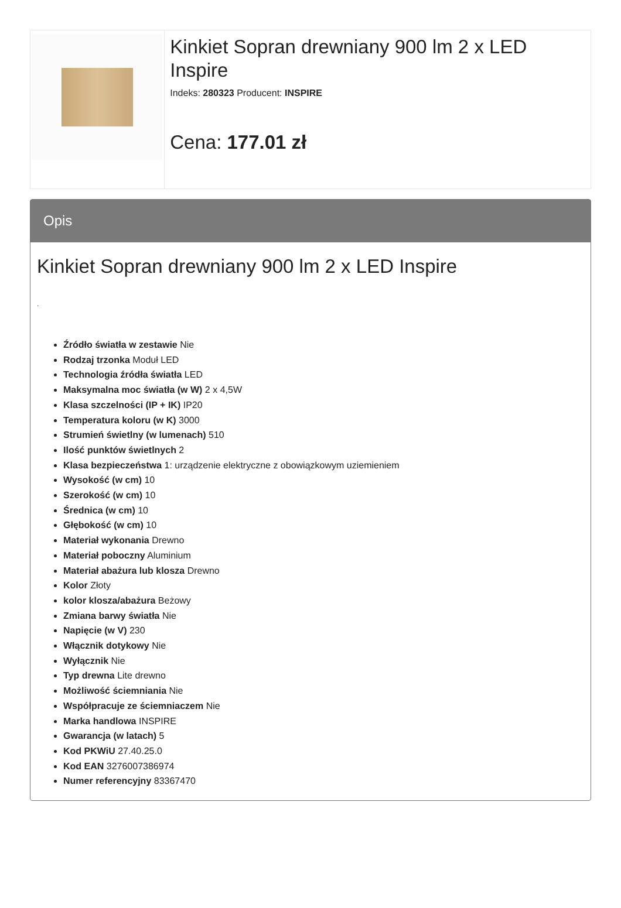Kinkiet Sopran drewniany 900 lm 2 x LED Inspire
Indeks: 280323 Producent: INSPIRE
Cena: 177.01 zł
Opis
Kinkiet Sopran drewniany 900 lm 2 x LED Inspire
.
Źródło światła w zestawie Nie
Rodzaj trzonka Moduł LED
Technologia źródła światła LED
Maksymalna moc światła (w W) 2 x 4,5W
Klasa szczelności (IP + IK) IP20
Temperatura koloru (w K) 3000
Strumień świetlny (w lumenach) 510
Ilość punktów świetlnych 2
Klasa bezpieczeństwa 1: urządzenie elektryczne z obowiązkowym uziemieniem
Wysokość (w cm) 10
Szerokość (w cm) 10
Średnica (w cm) 10
Głębokość (w cm) 10
Materiał wykonania Drewno
Materiał poboczny Aluminium
Materiał abażura lub klosza Drewno
Kolor Złoty
kolor klosza/abażura Beżowy
Zmiana barwy światła Nie
Napięcie (w V) 230
Włącznik dotykowy Nie
Wyłącznik Nie
Typ drewna Lite drewno
Możliwość ściemniania Nie
Współpracuje ze ściemniaczem Nie
Marka handlowa INSPIRE
Gwarancja (w latach) 5
Kod PKWiU 27.40.25.0
Kod EAN 3276007386974
Numer referencyjny 83367470